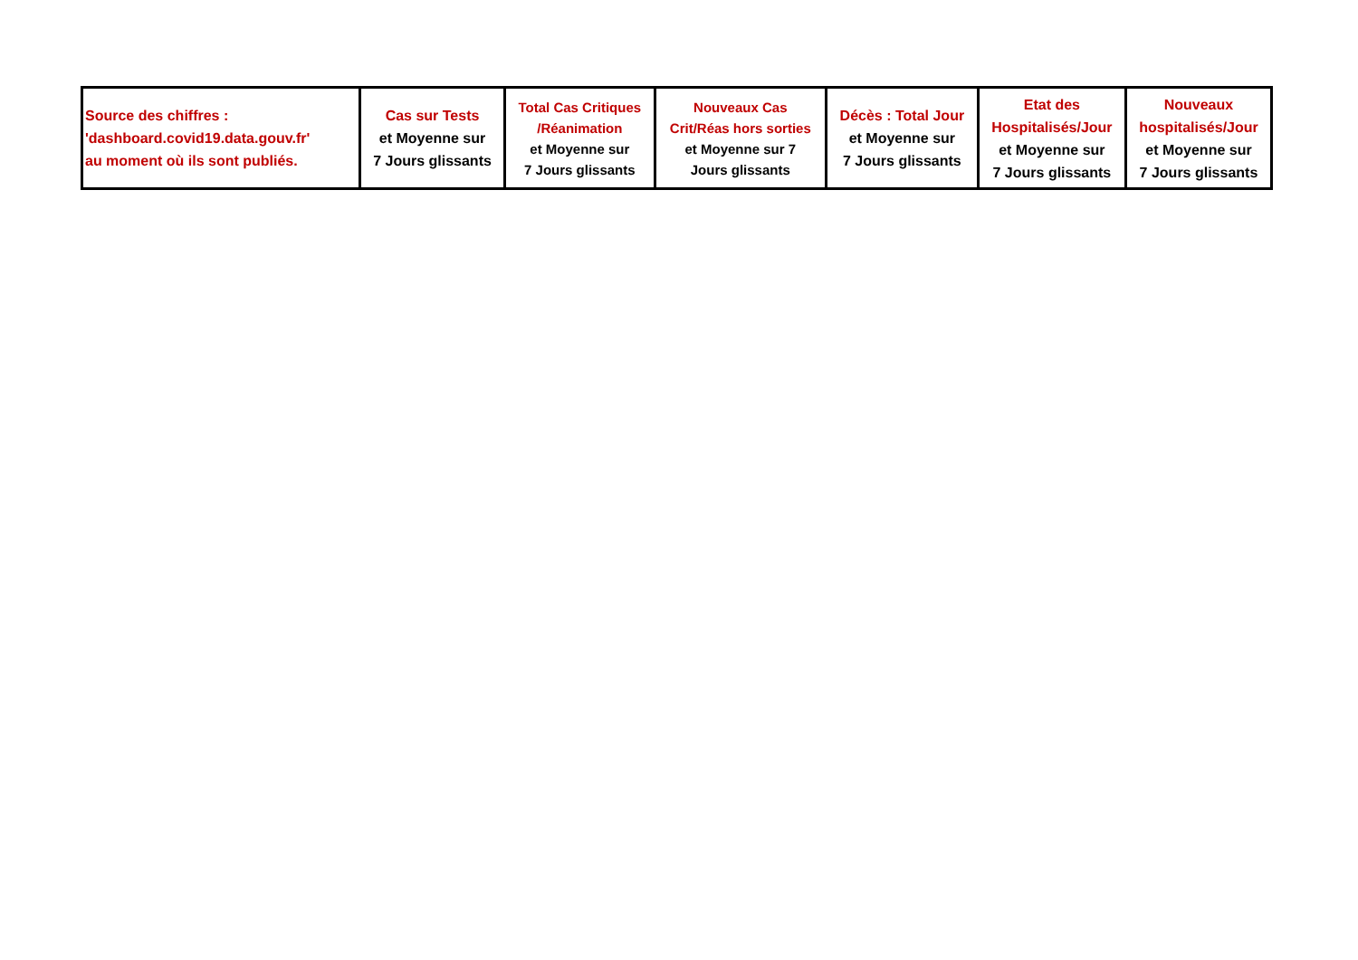| Source des chiffres : 'dashboard.covid19.data.gouv.fr' au moment où ils sont publiés. | Cas sur Tests et Moyenne sur 7 Jours glissants | Total Cas Critiques /Réanimation et Moyenne sur 7 Jours glissants | Nouveaux Cas Crit/Réas hors sorties et Moyenne sur 7 Jours glissants | Décès : Total Jour et Moyenne sur 7 Jours glissants | Etat des Hospitalisés/Jour et Moyenne sur 7 Jours glissants | Nouveaux hospitalisés/Jour et Moyenne sur 7 Jours glissants |